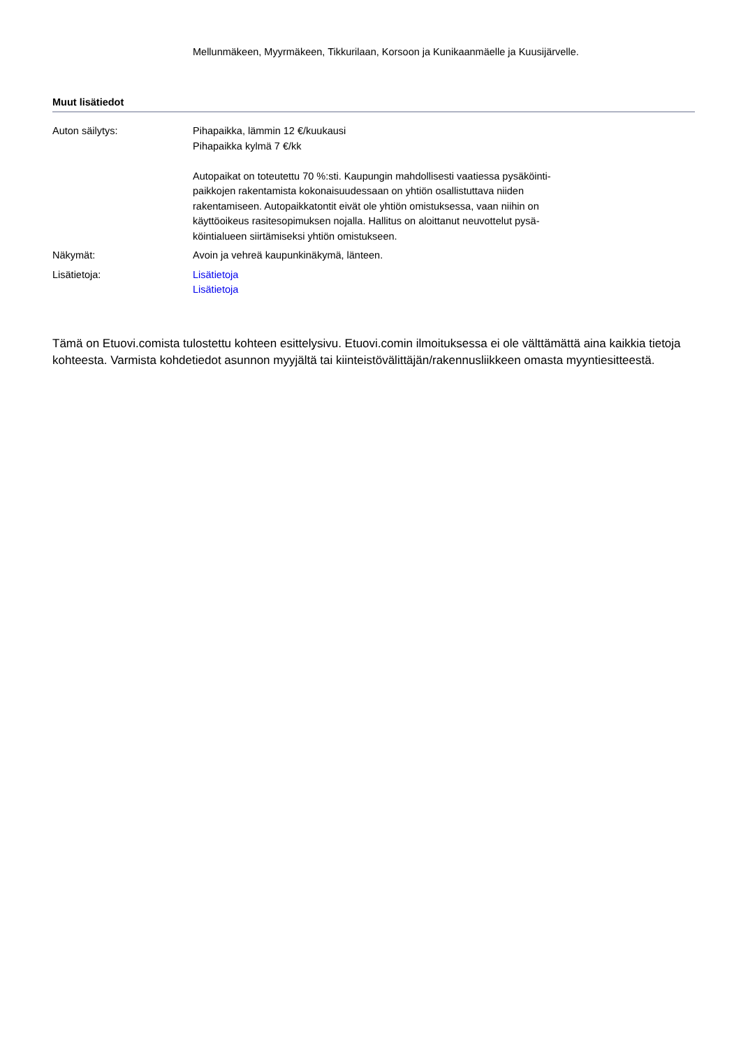Mellunmäkeen, Myyrmäkeen, Tikkurilaan, Korsoon ja Kunikaanmäelle ja Kuusijärvelle.
Muut lisätiedot
| Auton säilytys: | Pihapaikka, lämmin 12 €/kuukausi Pihapaikka kylmä 7 €/kk Autopaikat on toteutettu 70 %:sti. Kaupungin mahdollisesti vaatiessa pysäköinti-paikkojen rakentamista kokonaisuudessaan on yhtiön osallistuttava niiden rakentamiseen. Autopaikkatontit eivät ole yhtiön omistuksessa, vaan niihin on käyttöoikeus rasitesopimuksen nojalla. Hallitus on aloittanut neuvottelut pysä-köintialueen siirtämiseksi yhtiön omistukseen. |
| Näkymät: | Avoin ja vehreä kaupunkinäkymä, länteen. |
| Lisätietoja: | Lisätietoja Lisätietoja |
Tämä on Etuovi.comista tulostettu kohteen esittelysivu. Etuovi.comin ilmoituksessa ei ole välttämättä aina kaikkia tietoja kohteesta. Varmista kohdetiedot asunnon myyjältä tai kiinteistövälittäjän/rakennusliikkeen omasta myyntiesitteestä.